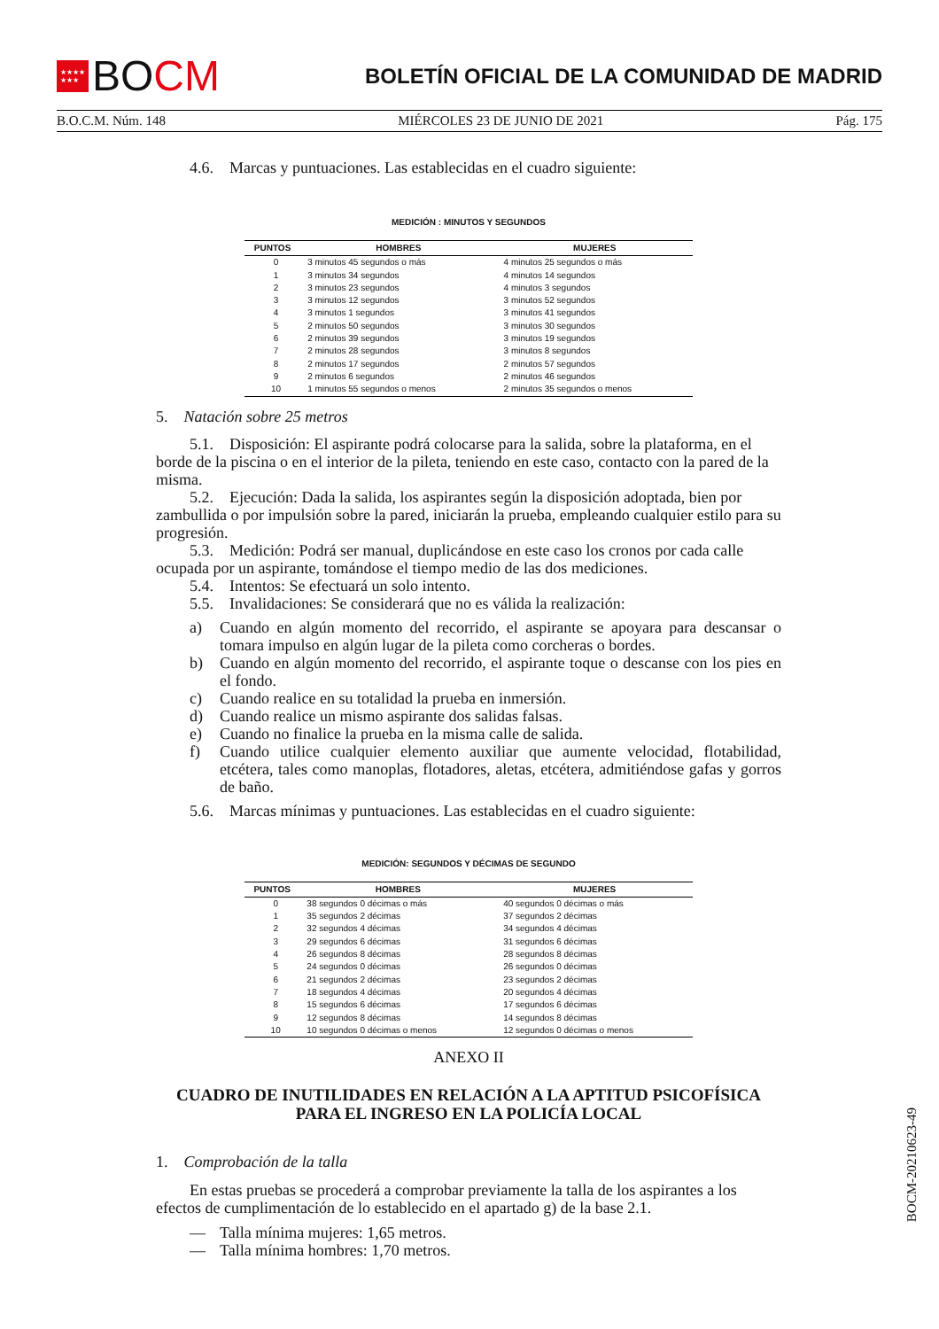★★★★
★★★
BOCM
BOLETÍN OFICIAL DE LA COMUNIDAD DE MADRID
B.O.C.M. Núm. 148 MIÉRCOLES 23 DE JUNIO DE 2021 Pág. 175
4.6. Marcas y puntuaciones. Las establecidas en el cuadro siguiente:
MEDICIÓN : MINUTOS Y SEGUNDOS
| PUNTOS | HOMBRES | MUJERES |
| --- | --- | --- |
| 0 | 3 minutos 45 segundos o más | 4 minutos 25 segundos o más |
| 1 | 3 minutos 34 segundos | 4 minutos 14 segundos |
| 2 | 3 minutos 23 segundos | 4 minutos 3 segundos |
| 3 | 3 minutos 12 segundos | 3 minutos 52 segundos |
| 4 | 3 minutos 1 segundos | 3 minutos 41 segundos |
| 5 | 2 minutos 50 segundos | 3 minutos 30 segundos |
| 6 | 2 minutos 39 segundos | 3 minutos 19 segundos |
| 7 | 2 minutos 28 segundos | 3 minutos 8 segundos |
| 8 | 2 minutos 17 segundos | 2 minutos 57 segundos |
| 9 | 2 minutos 6 segundos | 2 minutos 46 segundos |
| 10 | 1 minutos 55 segundos o menos | 2 minutos 35 segundos o menos |
5. Natación sobre 25 metros
5.1. Disposición: El aspirante podrá colocarse para la salida, sobre la plataforma, en el borde de la piscina o en el interior de la pileta, teniendo en este caso, contacto con la pared de la misma.
5.2. Ejecución: Dada la salida, los aspirantes según la disposición adoptada, bien por zambullida o por impulsión sobre la pared, iniciarán la prueba, empleando cualquier estilo para su progresión.
5.3. Medición: Podrá ser manual, duplicándose en este caso los cronos por cada calle ocupada por un aspirante, tomándose el tiempo medio de las dos mediciones.
5.4. Intentos: Se efectuará un solo intento.
5.5. Invalidaciones: Se considerará que no es válida la realización:
a) Cuando en algún momento del recorrido, el aspirante se apoyara para descansar o tomara impulso en algún lugar de la pileta como corcheras o bordes.
b) Cuando en algún momento del recorrido, el aspirante toque o descanse con los pies en el fondo.
c) Cuando realice en su totalidad la prueba en inmersión.
d) Cuando realice un mismo aspirante dos salidas falsas.
e) Cuando no finalice la prueba en la misma calle de salida.
f) Cuando utilice cualquier elemento auxiliar que aumente velocidad, flotabilidad, etcétera, tales como manoplas, flotadores, aletas, etcétera, admitiéndose gafas y gorros de baño.
5.6. Marcas mínimas y puntuaciones. Las establecidas en el cuadro siguiente:
MEDICIÓN: SEGUNDOS Y DÉCIMAS DE SEGUNDO
| PUNTOS | HOMBRES | MUJERES |
| --- | --- | --- |
| 0 | 38 segundos 0 décimas o más | 40 segundos 0 décimas o más |
| 1 | 35 segundos 2 décimas | 37 segundos 2 décimas |
| 2 | 32 segundos 4 décimas | 34 segundos 4 décimas |
| 3 | 29 segundos 6 décimas | 31 segundos 6 décimas |
| 4 | 26 segundos 8 décimas | 28 segundos 8 décimas |
| 5 | 24 segundos 0 décimas | 26 segundos 0 décimas |
| 6 | 21 segundos 2 décimas | 23 segundos 2 décimas |
| 7 | 18 segundos 4 décimas | 20 segundos 4 décimas |
| 8 | 15 segundos 6 décimas | 17 segundos 6 décimas |
| 9 | 12 segundos 8 décimas | 14 segundos 8 décimas |
| 10 | 10 segundos 0 décimas o menos | 12 segundos 0 décimas o menos |
ANEXO II
CUADRO DE INUTILIDADES EN RELACIÓN A LA APTITUD PSICOFÍSICA
PARA EL INGRESO EN LA POLICÍA LOCAL
1. Comprobación de la talla
En estas pruebas se procederá a comprobar previamente la talla de los aspirantes a los efectos de cumplimentación de lo establecido en el apartado g) de la base 2.1.
— Talla mínima mujeres: 1,65 metros.
— Talla mínima hombres: 1,70 metros.
BOCM-20210623-49